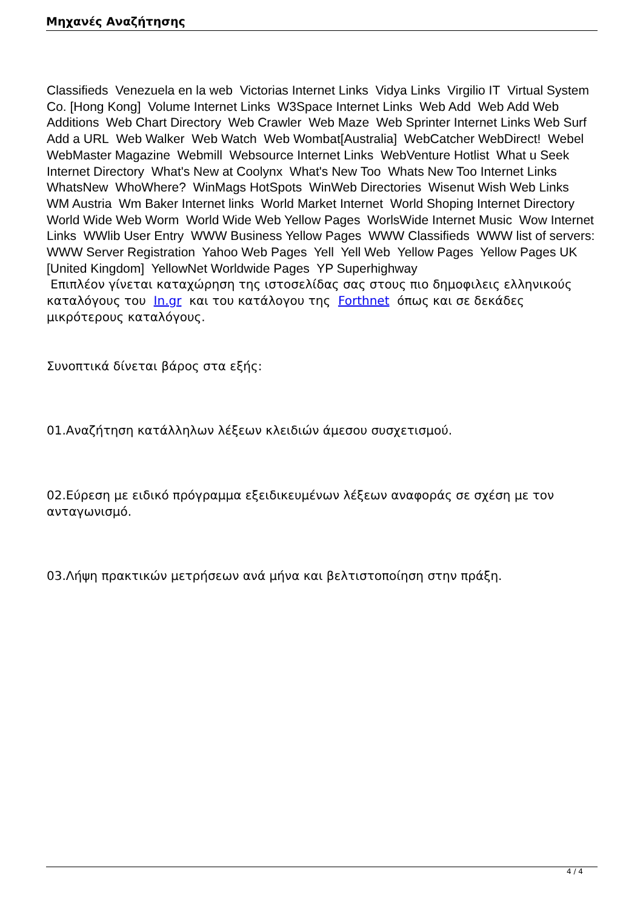Μηχανές Αναζήτησης
Classifieds Venezuela en la web Victorias Internet Links Vidya Links Virgilio IT Virtual System Co. [Hong Kong] Volume Internet Links W3Space Internet Links Web Add Web Add Web Additions Web Chart Directory Web Crawler Web Maze Web Sprinter Internet Links Web Surf Add a URL Web Walker Web Watch Web Wombat[Australia] WebCatcher WebDirect! Webel WebMaster Magazine Webmill Websource Internet Links WebVenture Hotlist What u Seek Internet Directory What's New at Coolynx What's New Too Whats New Too Internet Links WhatsNew WhoWhere? WinMags HotSpots WinWeb Directories Wisenut Wish Web Links WM Austria Wm Baker Internet links World Market Internet World Shoping Internet Directory World Wide Web Worm World Wide Web Yellow Pages WorlsWide Internet Music Wow Internet Links WWlib User Entry WWW Business Yellow Pages WWW Classifieds WWW list of servers: WWW Server Registration Yahoo Web Pages Yell Yell Web Yellow Pages Yellow Pages UK [United Kingdom] YellowNet Worldwide Pages YP Superhighway
Επιπλέον γίνεται καταχώρηση της ιστοσελίδας σας στους πιο δημοφιλεις ελληνικούς καταλόγους του In.gr και του κατάλογου της Forthnet όπως και σε δεκάδες μικρότερους καταλόγους.
Συνοπτικά δίνεται βάρος στα εξής:
01.Αναζήτηση κατάλληλων λέξεων κλειδιών άμεσου συσχετισμού.
02.Εύρεση με ειδικό πρόγραμμα εξειδικευμένων λέξεων αναφοράς σε σχέση με τον ανταγωνισμό.
03.Λήψη πρακτικών μετρήσεων ανά μήνα και βελτιστοποίηση στην πράξη.
4 / 4